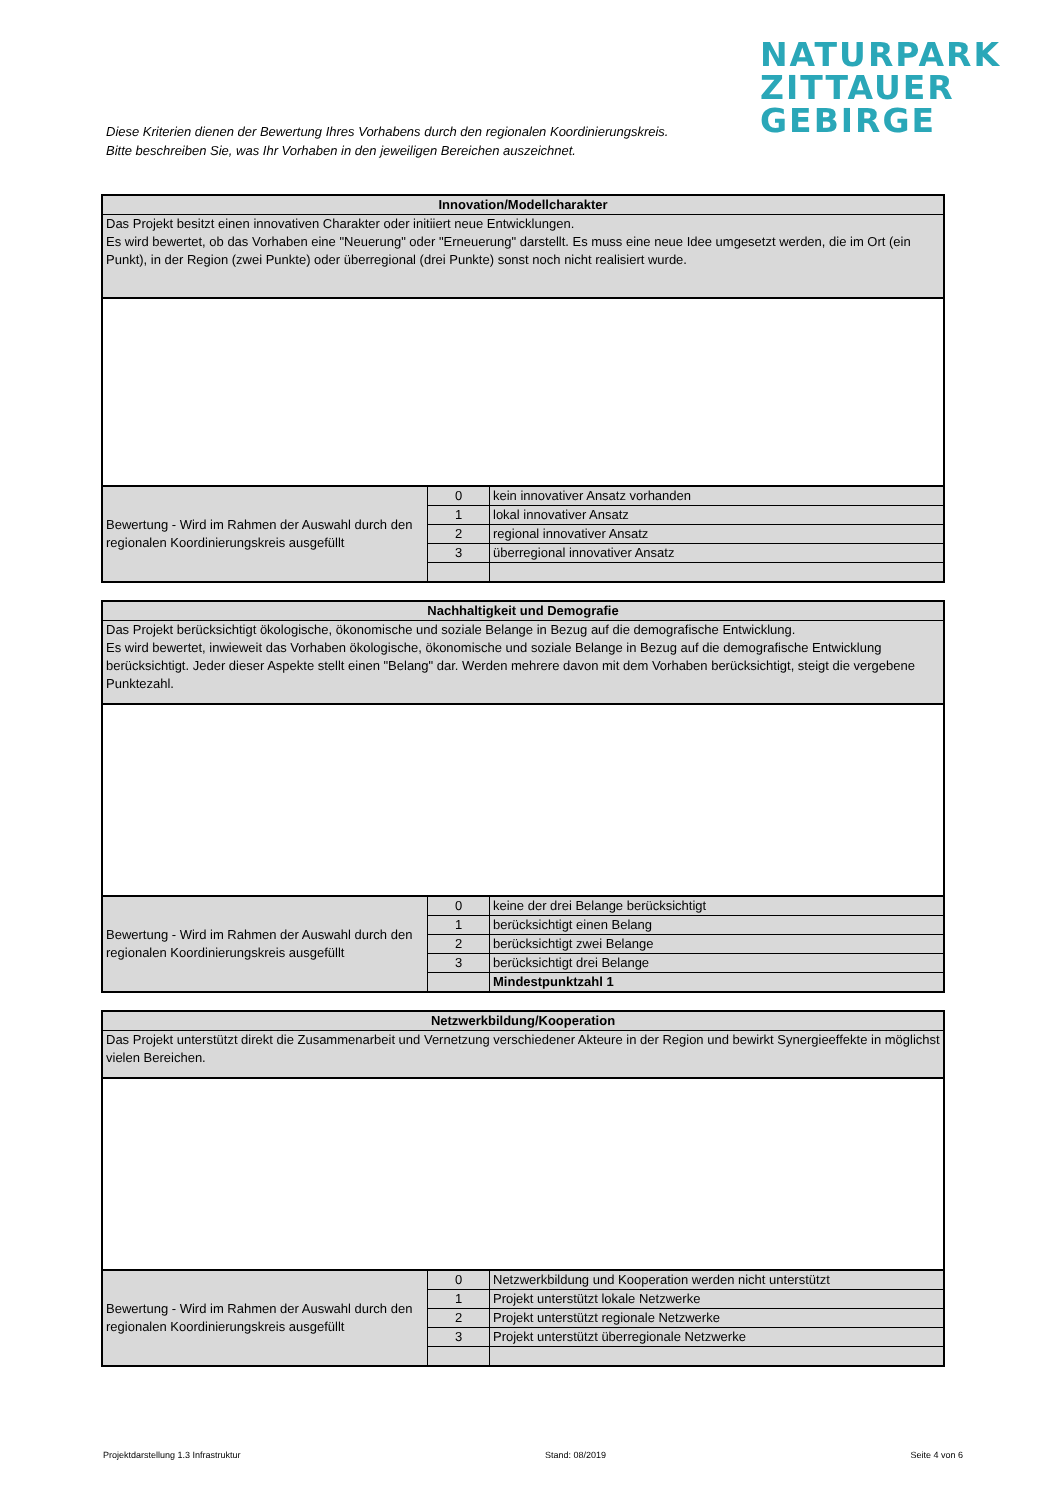NATURPARK
ZITTAUER
GEBIRGE
Diese Kriterien dienen der Bewertung Ihres Vorhabens durch den regionalen Koordinierungskreis.
Bitte beschreiben Sie, was Ihr Vorhaben in den jeweiligen Bereichen auszeichnet.
| Innovation/Modellcharakter | | |
| Das Projekt besitzt einen innovativen Charakter oder initiiert neue Entwicklungen. Es wird bewertet, ob das Vorhaben eine "Neuerung" oder "Erneuerung" darstellt. Es muss eine neue Idee umgesetzt werden, die im Ort (ein Punkt), in der Region (zwei Punkte) oder überregional (drei Punkte) sonst noch nicht realisiert wurde. | | |
| Bewertung - Wird im Rahmen der Auswahl durch den regionalen Koordinierungskreis ausgefüllt | 0 | kein innovativer Ansatz vorhanden |
| | 1 | lokal innovativer Ansatz |
| | 2 | regional innovativer Ansatz |
| | 3 | überregional innovativer Ansatz |
| Nachhaltigkeit und Demografie | | |
| Das Projekt berücksichtigt ökologische, ökonomische und soziale Belange in Bezug auf die demografische Entwicklung. Es wird bewertet, inwieweit das Vorhaben ökologische, ökonomische und soziale Belange in Bezug auf die demografische Entwicklung berücksichtigt. Jeder dieser Aspekte stellt einen "Belang" dar. Werden mehrere davon mit dem Vorhaben berücksichtigt, steigt die vergebene Punktezahl. | | |
| Bewertung - Wird im Rahmen der Auswahl durch den regionalen Koordinierungskreis ausgefüllt | 0 | keine der drei Belange berücksichtigt |
| | 1 | berücksichtigt einen Belang |
| | 2 | berücksichtigt zwei Belange |
| | 3 | berücksichtigt drei Belange |
| | | Mindestpunktzahl 1 |
| Netzwerkbildung/Kooperation | | |
| Das Projekt unterstützt direkt die Zusammenarbeit und Vernetzung verschiedener Akteure in der Region und bewirkt Synergieeffekte in möglichst vielen Bereichen. | | |
| Bewertung - Wird im Rahmen der Auswahl durch den regionalen Koordinierungskreis ausgefüllt | 0 | Netzwerkbildung und Kooperation werden nicht unterstützt |
| | 1 | Projekt unterstützt lokale Netzwerke |
| | 2 | Projekt unterstützt regionale Netzwerke |
| | 3 | Projekt unterstützt überregionale Netzwerke |
Projektdarstellung 1.3 Infrastruktur Stand: 08/2019 Seite 4 von 6